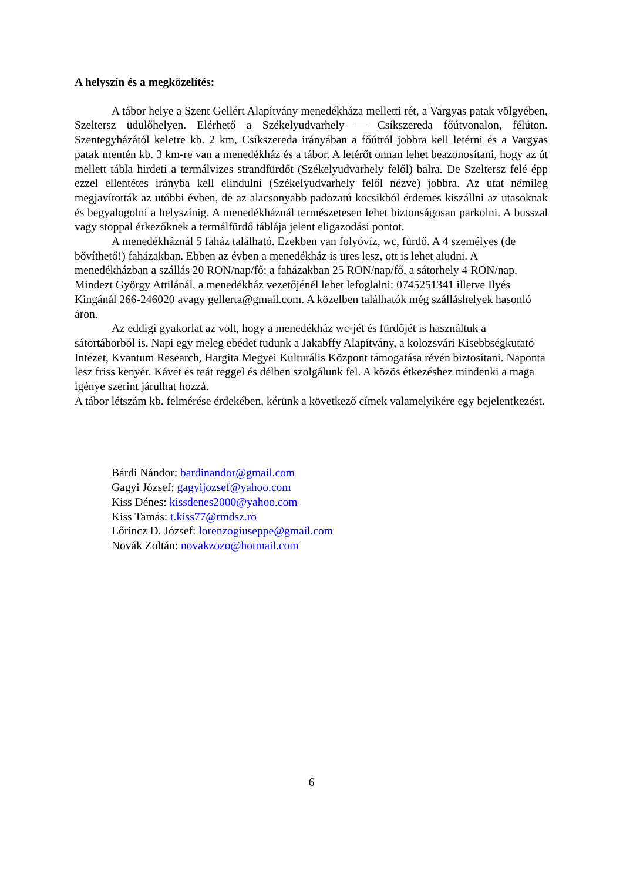A helyszín és a megközelítés:
A tábor helye a Szent Gellért Alapítvány menedékháza melletti rét, a Vargyas patak völgyében, Szeltersz üdülőhelyen. Elérhető a Székelyudvarhely — Csíkszereda főútvonalon, félúton. Szentegyházától keletre kb. 2 km, Csíkszereda irányában a főútról jobbra kell letérni és a Vargyas patak mentén kb. 3 km-re van a menedékház és a tábor. A letérőt onnan lehet beazonosítani, hogy az út mellett tábla hirdeti a termálvizes strandfürdőt (Székelyudvarhely felől) balra. De Szeltersz felé épp ezzel ellentétes irányba kell elindulni (Székelyudvarhely felől nézve) jobbra. Az utat némileg megjavították az utóbbi évben, de az alacsonyabb padozatú kocsikból érdemes kiszállni az utasoknak és begyalogolni a helyszínig. A menedékháznál természetesen lehet biztonságosan parkolni. A busszal vagy stoppal érkezőknek a termálfürdő táblája jelent eligazodási pontot.
A menedékháznál 5 faház található. Ezekben van folyóvíz, wc, fürdő. A 4 személyes (de bővíthető!) faházakban. Ebben az évben a menedékház is üres lesz, ott is lehet aludni. A menedékházban a szállás 20 RON/nap/fő; a faházakban 25 RON/nap/fő, a sátorhely 4 RON/nap. Mindezt György Attilánál, a menedékház vezetőjénél lehet lefoglalni: 0745251341 illetve Ilyés Kingánál 266-246020 avagy gellerta@gmail.com. A közelben találhatók még szálláshelyek hasonló áron.
Az eddigi gyakorlat az volt, hogy a menedékház wc-jét és fürdőjét is használtuk a sátortáborból is. Napi egy meleg ebédet tudunk a Jakabffy Alapítvány, a kolozsvári Kisebbségkutató Intézet, Kvantum Research, Hargita Megyei Kulturális Központ támogatása révén biztosítani. Naponta lesz friss kenyér. Kávét és teát reggel és délben szolgálunk fel. A közös étkezéshez mindenki a maga igénye szerint járulhat hozzá.
A tábor létszám kb. felmérése érdekében, kérünk a következő címek valamelyikére egy bejelentkezést.
Bárdi Nándor: bardinandor@gmail.com
Gagyi József: gagyijozsef@yahoo.com
Kiss Dénes: kissdenes2000@yahoo.com
Kiss Tamás: t.kiss77@rmdsz.ro
Lőrincz D. József: lorenzogiuseppe@gmail.com
Novák Zoltán: novakzozo@hotmail.com
6